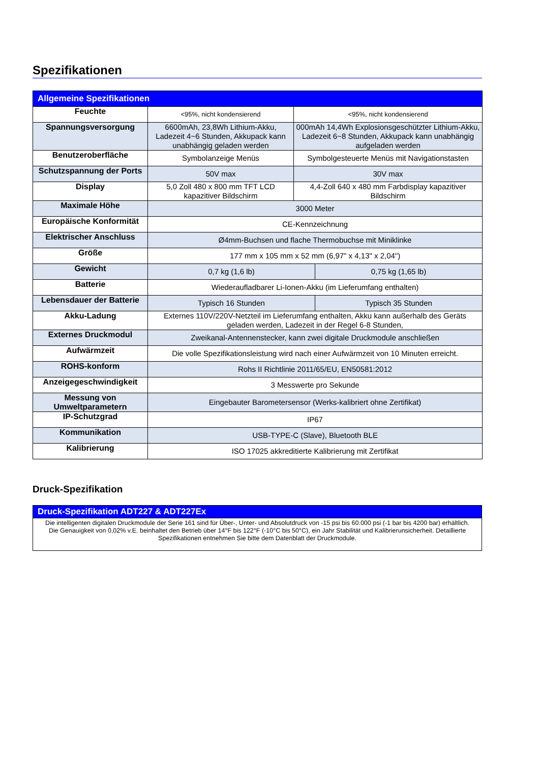Spezifikationen
| Allgemeine Spezifikationen | | | |
| --- | --- | --- | --- |
| Feuchte | <95%, nicht kondensierend | <95%, nicht kondensierend | |
| Spannungsversorgung | 6600mAh, 23,8Wh Lithium-Akku, Ladezeit 4~6 Stunden, Akkupack kann unabhängig geladen werden | 000mAh 14,4Wh Explosionsgeschützter Lithium-Akku, Ladezeit 6~8 Stunden, Akkupack kann unabhängig aufgeladen werden | |
| Benutzeroberfläche | Symbolanzeige Menüs | Symbolgesteuerte Menüs mit Navigationstasten | |
| Schutzspannung der Ports | 50V max | 30V max | |
| Display | 5,0 Zoll 480 x 800 mm TFT LCD kapazitiver Bildschirm | 4,4-Zoll 640 x 480 mm Farbdisplay kapazitiver Bildschirm | |
| Maximale Höhe | 3000 Meter | | |
| Europäische Konformität | CE-Kennzeichnung | | |
| Elektrischer Anschluss | Ø4mm-Buchsen und flache Thermobuchse mit Miniklinke | | |
| Größe | 177 mm x 105 mm x 52 mm (6,97" x 4,13" x 2,04") | | |
| Gewicht | 0,7 kg (1,6 lb) | | 0,75 kg (1,65 lb) |
| Batterie | Wiederaufladbarer Li-Ionen-Akku (im Lieferumfang enthalten) | | |
| Lebensdauer der Batterie | Typisch 16 Stunden | | Typisch 35 Stunden |
| Akku-Ladung | Externes 110V/220V-Netzteil im Lieferumfang enthalten, Akku kann außerhalb des Geräts geladen werden, Ladezeit in der Regel 6-8 Stunden, | | |
| Externes Druckmodul | Zweikanal-Antennenstecker, kann zwei digitale Druckmodule anschließen | | |
| Aufwärmzeit | Die volle Spezifikationsleistung wird nach einer Aufwärmzeit von 10 Minuten erreicht. | | |
| ROHS-konform | Rohs II Richtlinie 2011/65/EU, EN50581:2012 | | |
| Anzeigegeschwindigkeit | 3 Messwerte pro Sekunde | | |
| Messung von Umweltparametern | Eingebauter Barometersensor (Werks-kalibriert ohne Zertifikat) | | |
| IP-Schutzgrad | IP67 | | |
| Kommunikation | USB-TYPE-C (Slave), Bluetooth BLE | | |
| Kalibrierung | ISO 17025 akkreditierte Kalibrierung mit Zertifikat | | |
Druck-Spezifikation
| Druck-Spezifikation ADT227 & ADT227Ex |
| --- |
| Die intelligenten digitalen Druckmodule der Serie 161 sind für Über-, Unter- und Absolutdruck von -15 psi bis 60.000 psi (-1 bar bis 4200 bar) erhältlich. Die Genauigkeit von 0,02% v.E. beinhaltet den Betrieb über 14°F bis 122°F (-10°C bis 50°C), ein Jahr Stabilität und Kalibrierunsicherheit. Detaillierte Spezifikationen entnehmen Sie bitte dem Datenblatt der Druckmodule. |